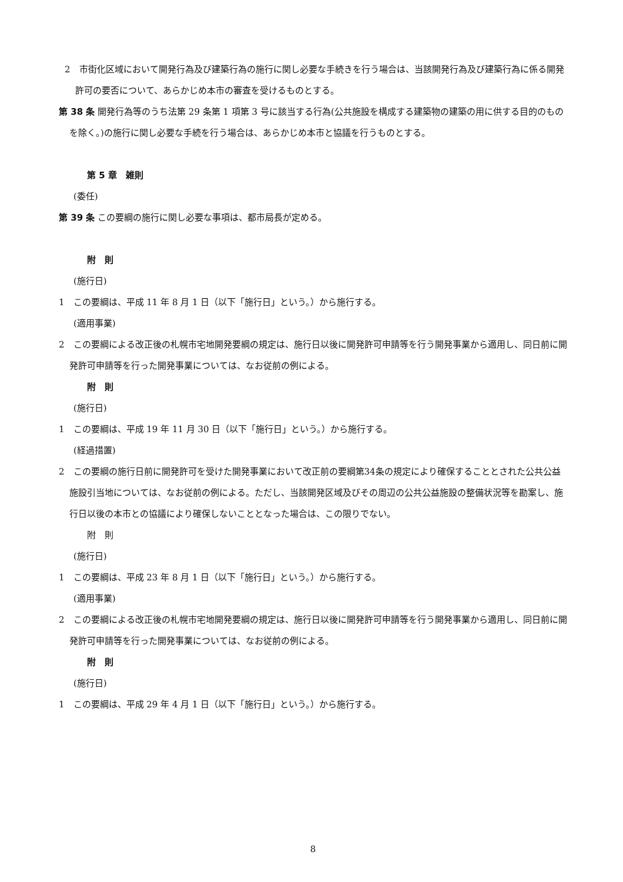2　市街化区域において開発行為及び建築行為の施行に関し必要な手続きを行う場合は、当該開発行為及び建築行為に係る開発許可の要否について、あらかじめ本市の審査を受けるものとする。
第 38 条 開発行為等のうち法第 29 条第 1 項第 3 号に該当する行為(公共施設を構成する建築物の建築の用に供する目的のものを除く。)の施行に関し必要な手続を行う場合は、あらかじめ本市と協議を行うものとする。
第 5 章　雑則
(委任)
第 39 条 この要綱の施行に関し必要な事項は、都市局長が定める。
附　則
(施行日)
1　この要綱は、平成 11 年 8 月 1 日（以下「施行日」という。）から施行する。
(適用事業)
2　この要綱による改正後の札幌市宅地開発要綱の規定は、施行日以後に開発許可申請等を行う開発事業から適用し、同日前に開発許可申請等を行った開発事業については、なお従前の例による。
附　則
(施行日)
1　この要綱は、平成 19 年 11 月 30 日（以下「施行日」という。）から施行する。
(経過措置)
2　この要綱の施行日前に開発許可を受けた開発事業において改正前の要綱第34条の規定により確保することとされた公共公益施設引当地については、なお従前の例による。ただし、当該開発区域及びその周辺の公共公益施設の整備状況等を勘案し、施行日以後の本市との協議により確保しないこととなった場合は、この限りでない。
附　則
(施行日)
1　この要綱は、平成 23 年 8 月 1 日（以下「施行日」という。）から施行する。
(適用事業)
2　この要綱による改正後の札幌市宅地開発要綱の規定は、施行日以後に開発許可申請等を行う開発事業から適用し、同日前に開発許可申請等を行った開発事業については、なお従前の例による。
附　則
(施行日)
1　この要綱は、平成 29 年 4 月 1 日（以下「施行日」という。）から施行する。
8